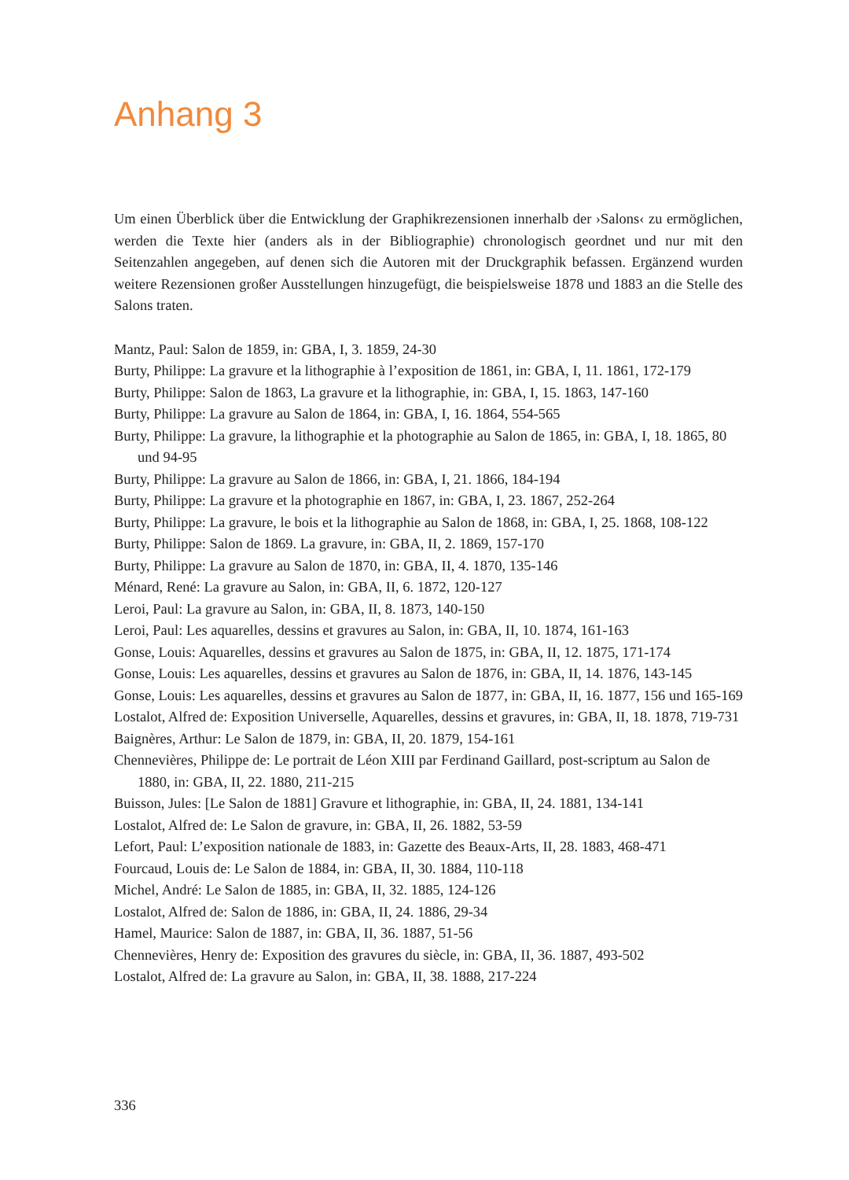Anhang 3
Um einen Überblick über die Entwicklung der Graphikrezensionen innerhalb der ›Salons‹ zu ermöglichen, werden die Texte hier (anders als in der Bibliographie) chronologisch geordnet und nur mit den Seitenzahlen angegeben, auf denen sich die Autoren mit der Druckgraphik befassen. Ergänzend wurden weitere Rezensionen großer Ausstellungen hinzugefügt, die beispielsweise 1878 und 1883 an die Stelle des Salons traten.
Mantz, Paul: Salon de 1859, in: GBA, I, 3. 1859, 24-30
Burty, Philippe: La gravure et la lithographie à l’exposition de 1861, in: GBA, I, 11. 1861, 172-179
Burty, Philippe: Salon de 1863, La gravure et la lithographie, in: GBA, I, 15. 1863, 147-160
Burty, Philippe: La gravure au Salon de 1864, in: GBA, I, 16. 1864, 554-565
Burty, Philippe: La gravure, la lithographie et la photographie au Salon de 1865, in: GBA, I, 18. 1865, 80 und 94-95
Burty, Philippe: La gravure au Salon de 1866, in: GBA, I, 21. 1866, 184-194
Burty, Philippe: La gravure et la photographie en 1867, in: GBA, I, 23. 1867, 252-264
Burty, Philippe: La gravure, le bois et la lithographie au Salon de 1868, in: GBA, I, 25. 1868, 108-122
Burty, Philippe: Salon de 1869. La gravure, in: GBA, II, 2. 1869, 157-170
Burty, Philippe: La gravure au Salon de 1870, in: GBA, II, 4. 1870, 135-146
Ménard, René: La gravure au Salon, in: GBA, II, 6. 1872, 120-127
Leroi, Paul: La gravure au Salon, in: GBA, II, 8. 1873, 140-150
Leroi, Paul: Les aquarelles, dessins et gravures au Salon, in: GBA, II, 10. 1874, 161-163
Gonse, Louis: Aquarelles, dessins et gravures au Salon de 1875, in: GBA, II, 12. 1875, 171-174
Gonse, Louis: Les aquarelles, dessins et gravures au Salon de 1876, in: GBA, II, 14. 1876, 143-145
Gonse, Louis: Les aquarelles, dessins et gravures au Salon de 1877, in: GBA, II, 16. 1877, 156 und 165-169
Lostalot, Alfred de: Exposition Universelle, Aquarelles, dessins et gravures, in: GBA, II, 18. 1878, 719-731
Baignères, Arthur: Le Salon de 1879, in: GBA, II, 20. 1879, 154-161
Chennevières, Philippe de: Le portrait de Léon XIII par Ferdinand Gaillard, post-scriptum au Salon de 1880, in: GBA, II, 22. 1880, 211-215
Buisson, Jules: [Le Salon de 1881] Gravure et lithographie, in: GBA, II, 24. 1881, 134-141
Lostalot, Alfred de: Le Salon de gravure, in: GBA, II, 26. 1882, 53-59
Lefort, Paul: L’exposition nationale de 1883, in: Gazette des Beaux-Arts, II, 28. 1883, 468-471
Fourcaud, Louis de: Le Salon de 1884, in: GBA, II, 30. 1884, 110-118
Michel, André: Le Salon de 1885, in: GBA, II, 32. 1885, 124-126
Lostalot, Alfred de: Salon de 1886, in: GBA, II, 24. 1886, 29-34
Hamel, Maurice: Salon de 1887, in: GBA, II, 36. 1887, 51-56
Chennevières, Henry de: Exposition des gravures du siècle, in: GBA, II, 36. 1887, 493-502
Lostalot, Alfred de: La gravure au Salon, in: GBA, II, 38. 1888, 217-224
336